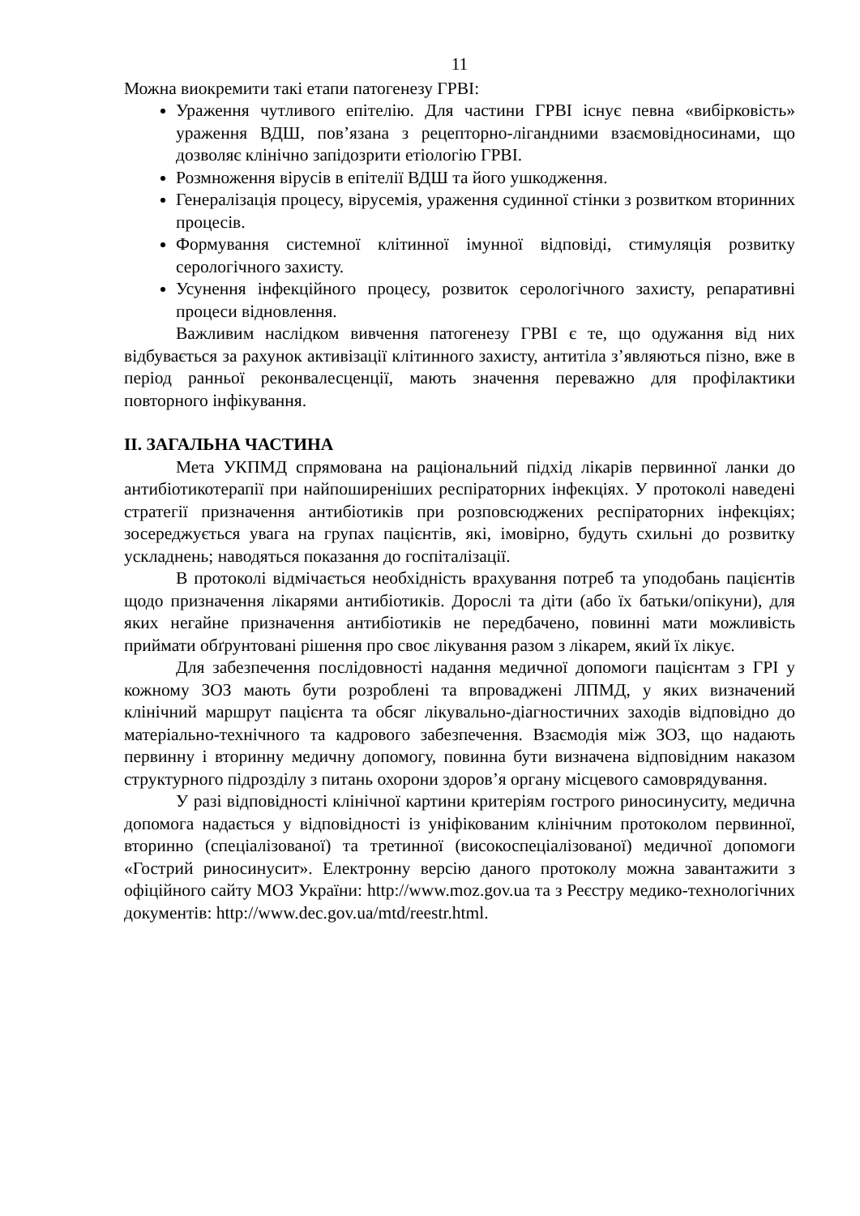11
Можна виокремити такі етапи патогенезу ГРВІ:
Ураження чутливого епітелію. Для частини ГРВІ існує певна «вибірковість» ураження ВДШ, пов’язана з рецепторно-лігандними взаємовідносинами, що дозволяє клінічно запідозрити етіологію ГРВІ.
Розмноження вірусів в епітелії ВДШ та його ушкодження.
Генералізація процесу, вірусемія, ураження судинної стінки з розвитком вторинних процесів.
Формування системної клітинної імунної відповіді, стимуляція розвитку серологічного захисту.
Усунення інфекційного процесу, розвиток серологічного захисту, репаративні процеси відновлення.
Важливим наслідком вивчення патогенезу ГРВІ є те, що одужання від них відбувається за рахунок активізації клітинного захисту, антитіла з’являються пізно, вже в період ранньої реконвалесценції, мають значення переважно для профілактики повторного інфікування.
ІІ. ЗАГАЛЬНА ЧАСТИНА
Мета УКПМД спрямована на раціональний підхід лікарів первинної ланки до антибіотикотерапії при найпоширеніших респіраторних інфекціях. У протоколі наведені стратегії призначення антибіотиків при розповсюджених респіраторних інфекціях; зосереджується увага на групах пацієнтів, які, імовірно, будуть схильні до розвитку ускладнень; наводяться показання до госпіталізації.
В протоколі відмічається необхідність врахування потреб та уподобань пацієнтів щодо призначення лікарями антибіотиків. Дорослі та діти (або їх батьки/опікуни), для яких негайне призначення антибіотиків не передбачено, повинні мати можливість приймати обґрунтовані рішення про своє лікування разом з лікарем, який їх лікує.
Для забезпечення послідовності надання медичної допомоги пацієнтам з ГРІ у кожному ЗОЗ мають бути розроблені та впроваджені ЛПМД, у яких визначений клінічний маршрут пацієнта та обсяг лікувально-діагностичних заходів відповідно до матеріально-технічного та кадрового забезпечення. Взаємодія між ЗОЗ, що надають первинну і вторинну медичну допомогу, повинна бути визначена відповідним наказом структурного підрозділу з питань охорони здоров’я органу місцевого самоврядування.
У разі відповідності клінічної картини критеріям гострого риносинуситу, медична допомога надається у відповідності із уніфікованим клінічним протоколом первинної, вторинно (спеціалізованої) та третинної (високоспеціалізованої) медичної допомоги «Гострий риносинусит». Електронну версію даного протоколу можна завантажити з офіційного сайту МОЗ України: http://www.moz.gov.ua та з Реєстру медико-технологічних документів: http://www.dec.gov.ua/mtd/reestr.html.